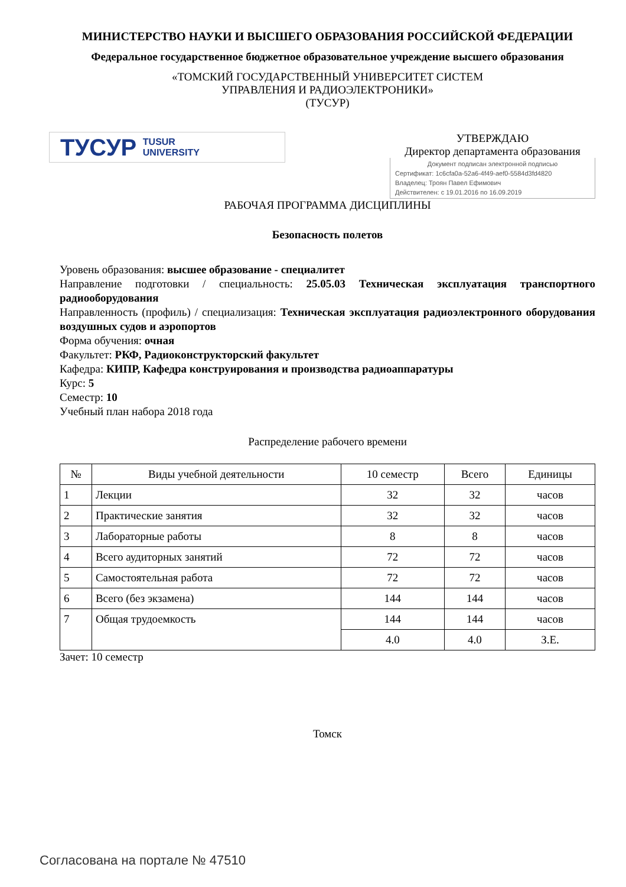МИНИСТЕРСТВО НАУКИ И ВЫСШЕГО ОБРАЗОВАНИЯ РОССИЙСКОЙ ФЕДЕРАЦИИ
Федеральное государственное бюджетное образовательное учреждение высшего образования
«ТОМСКИЙ ГОСУДАРСТВЕННЫЙ УНИВЕРСИТЕТ СИСТЕМ
УПРАВЛЕНИЯ И РАДИОЭЛЕКТРОНИКИ»
(ТУСУР)
ТУСУР TUSUR
UNIVERSITY
УТВЕРЖДАЮ
Директор департамента образования
Документ подписан электронной подписью
Сертификат: 1c6cfa0a-52a6-4f49-aef0-5584d3fd4820
Владелец: Троян Павел Ефимович
Действителен: с 19.01.2016 по 16.09.2019
РАБОЧАЯ ПРОГРАММА ДИСЦИПЛИНЫ
Безопасность полетов
Уровень образования: высшее образование - специалитет
Направление подготовки / специальность: 25.05.03 Техническая эксплуатация транспортного радиооборудования
Направленность (профиль) / специализация: Техническая эксплуатация радиоэлектронного оборудования воздушных судов и аэропортов
Форма обучения: очная
Факультет: РКФ, Радиоконструкторский факультет
Кафедра: КИПР, Кафедра конструирования и производства радиоаппаратуры
Курс: 5
Семестр: 10
Учебный план набора 2018 года
Распределение рабочего времени
| № | Виды учебной деятельности | 10 семестр | Всего | Единицы |
| --- | --- | --- | --- | --- |
| 1 | Лекции | 32 | 32 | часов |
| 2 | Практические занятия | 32 | 32 | часов |
| 3 | Лабораторные работы | 8 | 8 | часов |
| 4 | Всего аудиторных занятий | 72 | 72 | часов |
| 5 | Самостоятельная работа | 72 | 72 | часов |
| 6 | Всего (без экзамена) | 144 | 144 | часов |
| 7 | Общая трудоемкость | 144 | 144 | часов |
| | | 4.0 | 4.0 | З.Е. |
Зачет: 10 семестр
Томск
Согласована на портале № 47510